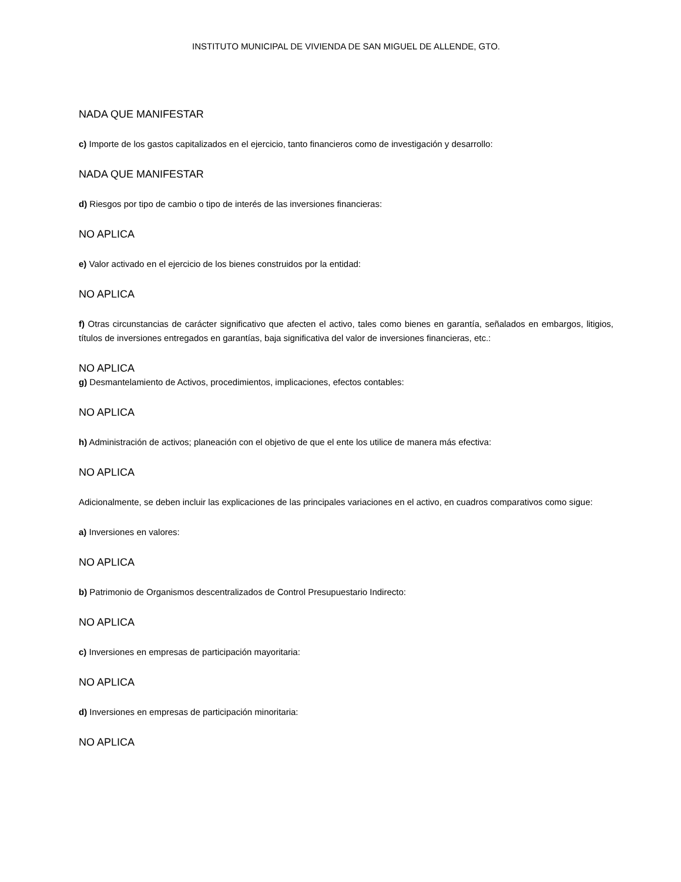INSTITUTO MUNICIPAL DE VIVIENDA DE SAN MIGUEL DE ALLENDE, GTO.
NADA QUE MANIFESTAR
c) Importe de los gastos capitalizados en el ejercicio, tanto financieros como de investigación y desarrollo:
NADA QUE MANIFESTAR
d) Riesgos por tipo de cambio o tipo de interés de las inversiones financieras:
NO APLICA
e) Valor activado en el ejercicio de los bienes construidos por la entidad:
NO APLICA
f) Otras circunstancias de carácter significativo que afecten el activo, tales como bienes en garantía, señalados en embargos, litigios, títulos de inversiones entregados en garantías, baja significativa del valor de inversiones financieras, etc.:
NO APLICA
g) Desmantelamiento de Activos, procedimientos, implicaciones, efectos contables:
NO APLICA
h) Administración de activos; planeación con el objetivo de que el ente los utilice de manera más efectiva:
NO APLICA
Adicionalmente, se deben incluir las explicaciones de las principales variaciones en el activo, en cuadros comparativos como sigue:
a) Inversiones en valores:
NO APLICA
b) Patrimonio de Organismos descentralizados de Control Presupuestario Indirecto:
NO APLICA
c) Inversiones en empresas de participación mayoritaria:
NO APLICA
d) Inversiones en empresas de participación minoritaria:
NO APLICA